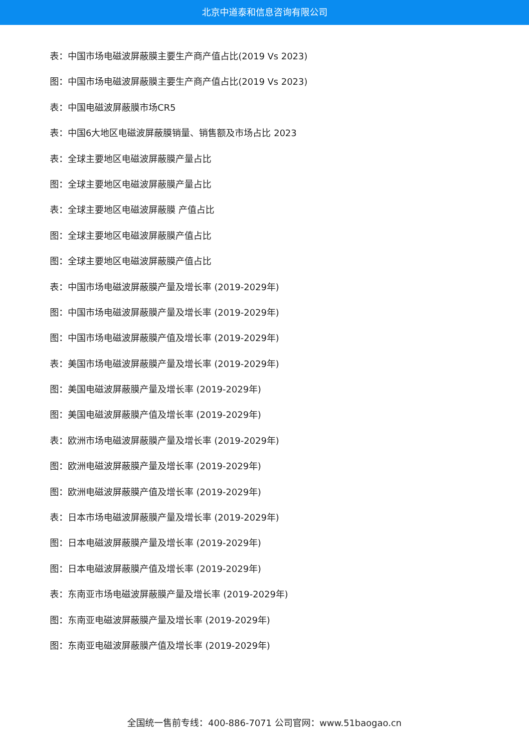北京中道泰和信息咨询有限公司
表：中国市场电磁波屏蔽膜主要生产商产值占比(2019 Vs 2023)
图：中国市场电磁波屏蔽膜主要生产商产值占比(2019 Vs 2023)
表：中国电磁波屏蔽膜市场CR5
表：中国6大地区电磁波屏蔽膜销量、销售额及市场占比 2023
表：全球主要地区电磁波屏蔽膜产量占比
图：全球主要地区电磁波屏蔽膜产量占比
表：全球主要地区电磁波屏蔽膜 产值占比
图：全球主要地区电磁波屏蔽膜产值占比
图：全球主要地区电磁波屏蔽膜产值占比
表：中国市场电磁波屏蔽膜产量及增长率 (2019-2029年)
图：中国市场电磁波屏蔽膜产量及增长率 (2019-2029年)
图：中国市场电磁波屏蔽膜产值及增长率 (2019-2029年)
表：美国市场电磁波屏蔽膜产量及增长率 (2019-2029年)
图：美国电磁波屏蔽膜产量及增长率 (2019-2029年)
图：美国电磁波屏蔽膜产值及增长率 (2019-2029年)
表：欧洲市场电磁波屏蔽膜产量及增长率 (2019-2029年)
图：欧洲电磁波屏蔽膜产量及增长率 (2019-2029年)
图：欧洲电磁波屏蔽膜产值及增长率 (2019-2029年)
表：日本市场电磁波屏蔽膜产量及增长率 (2019-2029年)
图：日本电磁波屏蔽膜产量及增长率 (2019-2029年)
图：日本电磁波屏蔽膜产值及增长率 (2019-2029年)
表：东南亚市场电磁波屏蔽膜产量及增长率 (2019-2029年)
图：东南亚电磁波屏蔽膜产量及增长率 (2019-2029年)
图：东南亚电磁波屏蔽膜产值及增长率 (2019-2029年)
全国统一售前专线：400-886-7071 公司官网：www.51baogao.cn